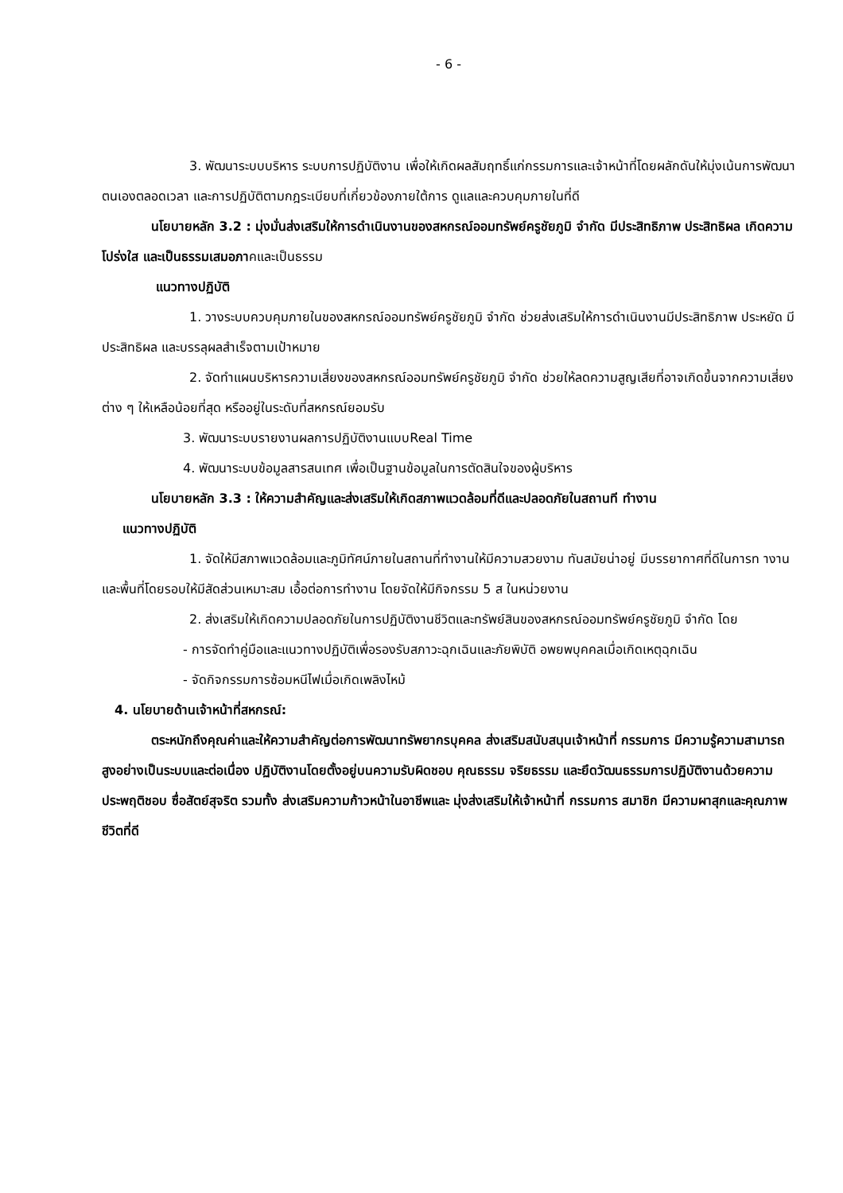- 6 -
3. พัฒนาระบบบริหาร ระบบการปฏิบัติงาน เพื่อให้เกิดผลสัมฤทธิ์แก่กรรมการและเจ้าหน้าที่โดยผลักดันให้มุ่งเน้นการพัฒนาตนเองตลอดเวลา และการปฏิบัติตามกฎระเบียบที่เกี่ยวข้องภายใต้การ ดูแลและควบคุมภายในที่ดี
นโยบายหลัก 3.2 : มุ่งมั่นส่งเสริมให้การดำเนินงานของสหกรณ์ออมทรัพย์ครูชัยภูมิ จำกัด มีประสิทธิภาพ ประสิทธิผล เกิดความโปร่งใส และเป็นธรรมเสมอภาคและเป็นธรรม
แนวทางปฏิบัติ
1. วางระบบควบคุมภายในของสหกรณ์ออมทรัพย์ครูชัยภูมิ จำกัด ช่วยส่งเสริมให้การดำเนินงานมีประสิทธิภาพ ประหยัด มีประสิทธิผล และบรรลุผลสำเร็จตามเป้าหมาย
2. จัดทำแผนบริหารความเสี่ยงของสหกรณ์ออมทรัพย์ครูชัยภูมิ จำกัด ช่วยให้ลดความสูญเสียที่อาจเกิดขึ้นจากความเสี่ยงต่าง ๆ ให้เหลือน้อยที่สุด หรืออยู่ในระดับที่สหกรณ์ยอมรับ
3. พัฒนาระบบรายงานผลการปฏิบัติงานแบบReal Time
4. พัฒนาระบบข้อมูลสารสนเทศ เพื่อเป็นฐานข้อมูลในการตัดสินใจของผู้บริหาร
นโยบายหลัก 3.3 : ให้ความสำคัญและส่งเสริมให้เกิดสภาพแวดล้อมที่ดีและปลอดภัยในสถานที ทำงาน
แนวทางปฏิบัติ
1. จัดให้มีสภาพแวดล้อมและภูมิทัศน์ภายในสถานที่ทำงานให้มีความสวยงาม ทันสมัยน่าอยู่ มีบรรยากาศที่ดีในการท างานและพื้นที่โดยรอบให้มีสัดส่วนเหมาะสม เอื้อต่อการทำงาน โดยจัดให้มีกิจกรรม 5 ส ในหน่วยงาน
2. ส่งเสริมให้เกิดความปลอดภัยในการปฏิบัติงานชีวิตและทรัพย์สินของสหกรณ์ออมทรัพย์ครูชัยภูมิ จำกัด โดย
- การจัดทำคู่มือและแนวทางปฏิบัติเพื่อรองรับสภาวะฉุกเฉินและภัยพิบัติ อพยพบุคคลเมื่อเกิดเหตุฉุกเฉิน
- จัดกิจกรรมการซ้อมหนีไฟเมื่อเกิดเพลิงไหม้
4. นโยบายด้านเจ้าหน้าที่สหกรณ์:
ตระหนักถึงคุณค่าและให้ความสำคัญต่อการพัฒนาทรัพยากรบุคคล ส่งเสริมสนับสนุนเจ้าหน้าที่ กรรมการ มีความรู้ความสามารถสูงอย่างเป็นระบบและต่อเนื่อง ปฏิบัติงานโดยตั้งอยู่บนความรับผิดชอบ คุณธรรม จริยธรรม และยึดวัฒนธรรมการปฏิบัติงานด้วยความประพฤติชอบ ซื่อสัตย์สุจริต รวมทั้ง ส่งเสริมความก้าวหน้าในอาชีพและ มุ่งส่งเสริมให้เจ้าหน้าที่ กรรมการ สมาชิก มีความผาสุกและคุณภาพชีวิตที่ดี